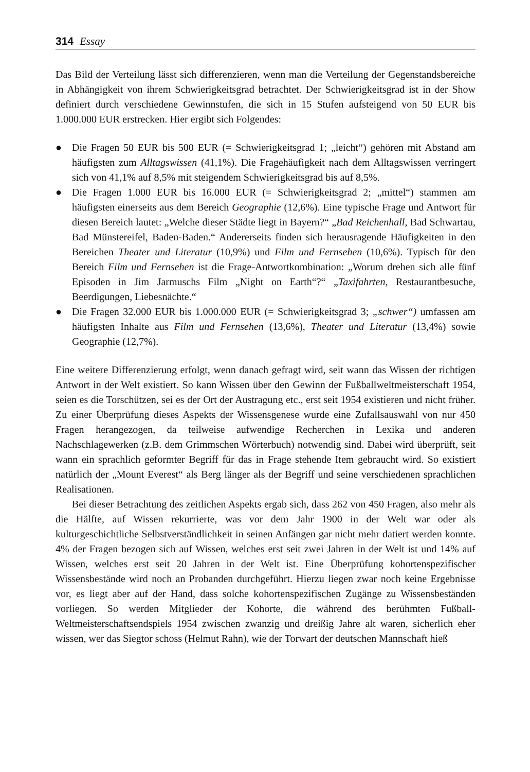314 Essay
Das Bild der Verteilung lässt sich differenzieren, wenn man die Verteilung der Gegenstandsbereiche in Abhängigkeit von ihrem Schwierigkeitsgrad betrachtet. Der Schwierigkeitsgrad ist in der Show definiert durch verschiedene Gewinnstufen, die sich in 15 Stufen aufsteigend von 50 EUR bis 1.000.000 EUR erstrecken. Hier ergibt sich Folgendes:
● Die Fragen 50 EUR bis 500 EUR (= Schwierigkeitsgrad 1; „leicht“) gehören mit Abstand am häufigsten zum Alltagswissen (41,1%). Die Fragehäufigkeit nach dem Alltagswissen verringert sich von 41,1% auf 8,5% mit steigendem Schwierigkeitsgrad bis auf 8,5%.
● Die Fragen 1.000 EUR bis 16.000 EUR (= Schwierigkeitsgrad 2; „mittel“) stammen am häufigsten einerseits aus dem Bereich Geographie (12,6%). Eine typische Frage und Antwort für diesen Bereich lautet: „Welche dieser Städte liegt in Bayern?“ „Bad Reichenhall, Bad Schwartau, Bad Münstereifel, Baden-Baden.“ Andererseits finden sich herausragende Häufigkeiten in den Bereichen Theater und Literatur (10,9%) und Film und Fernsehen (10,6%). Typisch für den Bereich Film und Fernsehen ist die Frage-Antwortkombination: „Worum drehen sich alle fünf Episoden in Jim Jarmuschs Film „Night on Earth“?“ „Taxifahrten, Restaurantbesuche, Beerdigungen, Liebesnächte.“
● Die Fragen 32.000 EUR bis 1.000.000 EUR (= Schwierigkeitsgrad 3; „schwer“) umfassen am häufigsten Inhalte aus Film und Fernsehen (13,6%), Theater und Literatur (13,4%) sowie Geographie (12,7%).
Eine weitere Differenzierung erfolgt, wenn danach gefragt wird, seit wann das Wissen der richtigen Antwort in der Welt existiert. So kann Wissen über den Gewinn der Fußballweltmeisterschaft 1954, seien es die Torschützen, sei es der Ort der Austragung etc., erst seit 1954 existieren und nicht früher. Zu einer Überprüfung dieses Aspekts der Wissensgenese wurde eine Zufallsauswahl von nur 450 Fragen herangezogen, da teilweise aufwendige Recherchen in Lexika und anderen Nachschlagewerken (z.B. dem Grimmschen Wörterbuch) notwendig sind. Dabei wird überprüft, seit wann ein sprachlich geformter Begriff für das in Frage stehende Item gebraucht wird. So existiert natürlich der „Mount Everest“ als Berg länger als der Begriff und seine verschiedenen sprachlichen Realisationen.
Bei dieser Betrachtung des zeitlichen Aspekts ergab sich, dass 262 von 450 Fragen, also mehr als die Hälfte, auf Wissen rekurrierte, was vor dem Jahr 1900 in der Welt war oder als kulturgeschichtliche Selbstverständlichkeit in seinen Anfängen gar nicht mehr datiert werden konnte. 4% der Fragen bezogen sich auf Wissen, welches erst seit zwei Jahren in der Welt ist und 14% auf Wissen, welches erst seit 20 Jahren in der Welt ist. Eine Überprüfung kohortenspezifischer Wissensbestände wird noch an Probanden durchgeführt. Hierzu liegen zwar noch keine Ergebnisse vor, es liegt aber auf der Hand, dass solche kohortenspezifischen Zugänge zu Wissensbeständen vorliegen. So werden Mitglieder der Kohorte, die während des berühmten Fußball-Weltmeisterschaftsendspiels 1954 zwischen zwanzig und dreißig Jahre alt waren, sicherlich eher wissen, wer das Siegtor schoss (Helmut Rahn), wie der Torwart der deutschen Mannschaft hieß